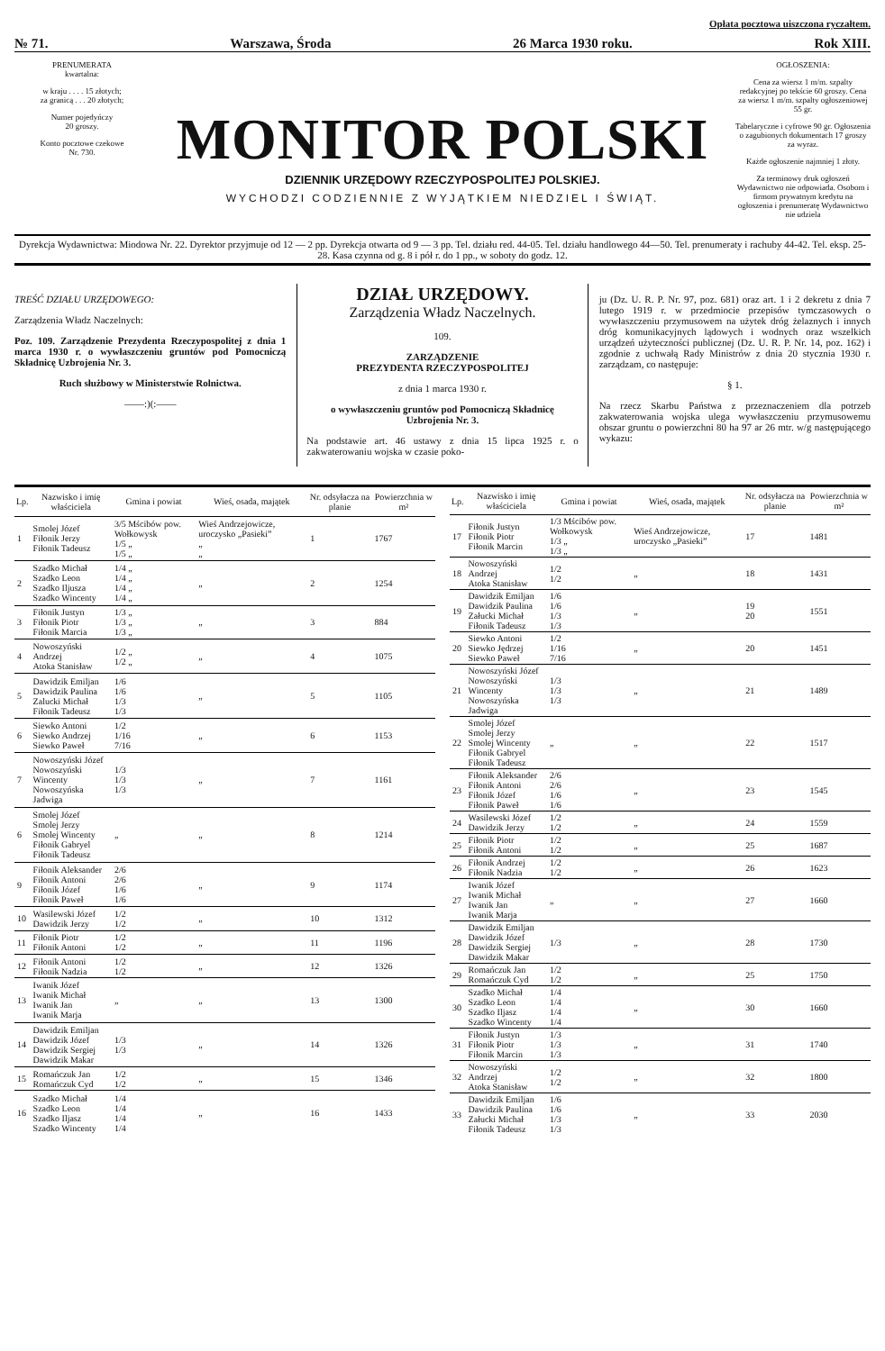Opłata pocztowa uiszczona ryczałtem.
№ 71. Warszawa, Środa 26 Marca 1930 roku. Rok XIII.
PRENUMERATA
kwartalna:
w kraju . . . . 15 złotych;
za granicą . . . 20 złotych;
Numer pojedyńczy
20 groszy.
Konto pocztowe czekowe
Nr. 730.
MONITOR POLSKI
DZIENNIK URZĘDOWY RZECZYPOSPOLITEJ POLSKIEJ.
WYCHODZI CODZIENNIE Z WYJĄTKIEM NIEDZIEL I ŚWIĄT.
OGŁOSZENIA:
Cena za wiersz 1 m/m. szpalty redakcyjnej po tekście 60 groszy. Cena za wiersz 1 m/m. szpalty ogłoszeniowej 55 gr.
Tabelaryczne i cyfrowe 90 gr. Ogłoszenia o zagubionych dokumentach 17 groszy za wyraz.
Każde ogłoszenie najmniej 1 złoty.
Za terminowy druk ogłoszeń Wydawnictwo nie odpowiada. Osobom i firmom prywatnym kredytu na ogłoszenia i prenumeratę Wydawnictwo nie udziela
Dyrekcja Wydawnictwa: Miodowa Nr. 22. Dyrektor przyjmuje od 12 — 2 pp. Dyrekcja otwarta od 9 — 3 pp. Tel. działu red. 44-05. Tel. działu handlowego 44—50. Tel. prenumeraty i rachuby 44-42. Tel. eksp. 25-28. Kasa czynna od g. 8 i pół r. do 1 pp., w soboty do godz. 12.
TREŚĆ DZIAŁU URZĘDOWEGO:
Zarządzenia Władz Naczelnych:
Poz. 109. Zarządzenie Prezydenta Rzeczypospolitej z dnia 1 marca 1930 r. o wywłaszczeniu gruntów pod Pomocniczą Składnicę Uzbrojenia Nr. 3.
Ruch służbowy w Ministerstwie Rolnictwa.
——:)(:——
DZIAŁ URZĘDOWY.
Zarządzenia Władz Naczelnych.
109.
ZARZĄDZENIE
PREZYDENTA RZECZYPOSPOLITEJ
z dnia 1 marca 1930 r.
o wywłaszczeniu gruntów pod Pomocniczą Składnicę Uzbrojenia Nr. 3.
Na podstawie art. 46 ustawy z dnia 15 lipca 1925 r. o zakwaterowaniu wojska w czasie poko-
ju (Dz. U. R. P. Nr. 97, poz. 681) oraz art. 1 i 2 dekretu z dnia 7 lutego 1919 r. w przedmiocie przepisów tymczasowych o wywłaszczeniu przymusowem na użytek dróg żelaznych i innych dróg komunikacyjnych lądowych i wodnych oraz wszelkich urządzeń użyteczności publicznej (Dz. U. R. P. Nr. 14, poz. 162) i zgodnie z uchwałą Rady Ministrów z dnia 20 stycznia 1930 r. zarządzam, co następuje:
§ 1.
Na rzecz Skarbu Państwa z przeznaczeniem dla potrzeb zakwaterowania wojska ulega wywłaszczeniu przymusowemu obszar gruntu o powierzchni 80 ha 97 ar 26 mtr. w/g następującego wykazu:
| Lp. | Nazwisko i imię właściciela | Gmina i powiat | Wieś, osada, majątek | Nr. odsyłacza na planie | Powierzchnia w m² |
| --- | --- | --- | --- | --- | --- |
| 1 | Smolej Józef Fiłonik Jerzy Fiłonik Tadeusz | 3/5 Mścibów pow. Wołkowysk 1/5 „ 1/5 „ | Wieś Andrzejowicze, uroczysko „Pasieki” „ „ | 1 | 1767 |
| 2 | Szadko Michał Szadko Leon Szadko Iljusza Szadko Wincenty | 1/4 „ 1/4 „ 1/4 „ 1/4 „ | „ | 2 | 1254 |
| 3 | Fiłonik Justyn Fiłonik Piotr Fiłonik Marcia | 1/3 „ 1/3 „ 1/3 „ | „ | 3 | 884 |
| 4 | Nowoszyński Andrzej Atoka Stanisław | 1/2 „ 1/2 „ | „ | 4 | 1075 |
| 5 | Dawidzik Emiljan Dawidzik Paulina Zalucki Michał Fiłonik Tadeusz | 1/6 1/6 1/3 1/3 | „ | 5 | 1105 |
| 6 | Siewko Antoni Siewko Andrzej Siewko Paweł | 1/2 1/16 7/16 | „ | 6 | 1153 |
| 7 | Nowoszyński Józef Nowoszyński Wincenty Nowoszyńska Jadwiga | 1/3 1/3 1/3 | „ | 7 | 1161 |
| 6 | Smolej Józef Smolej Jerzy Smolej Wincenty Fiłonik Gabryel Fiłonik Tadeusz | „ | „ | 8 | 1214 |
| 9 | Fiłonik Aleksander Fiłonik Antoni Fiłonik Józef Fiłonik Paweł | 2/6 2/6 1/6 1/6 | „ | 9 | 1174 |
| 10 | Wasilewski Józef Dawidzik Jerzy | 1/2 1/2 | „ | 10 | 1312 |
| 11 | Fiłonik Piotr Fiłonik Antoni | 1/2 1/2 | „ | 11 | 1196 |
| 12 | Fiłonik Antoni Fiłonik Nadzia | 1/2 1/2 | „ | 12 | 1326 |
| 13 | Iwanik Józef Iwanik Michał Iwanik Jan Iwanik Marja | „ | „ | 13 | 1300 |
| 14 | Dawidzik Emiljan Dawidzik Józef Dawidzik Sergiej Dawidzik Makar | 1/3 1/3 | „ | 14 | 1326 |
| 15 | Romańczuk Jan Romańczuk Cyd | 1/2 1/2 | „ | 15 | 1346 |
| 16 | Szadko Michał Szadko Leon Szadko Iljasz Szadko Wincenty | 1/4 1/4 1/4 1/4 | „ | 16 | 1433 |
| Lp. | Nazwisko i imię właściciela | Gmina i powiat | Wieś, osada, majątek | Nr. odsyłacza na planie | Powierzchnia w m² |
| --- | --- | --- | --- | --- | --- |
| 17 | Fiłonik Justyn Fiłonik Piotr Fiłonik Marcin | 1/3 Mścibów pow. Wołkowysk 1/3 „ 1/3 „ | Wieś Andrzejowicze, uroczysko „Pasieki” | 17 | 1481 |
| 18 | Nowoszyński Andrzej Atoka Stanisław | 1/2 1/2 | „ | 18 | 1431 |
| 19 | Dawidzik Emiljan Dawidzik Paulina Załucki Michał Fiłonik Tadeusz | 1/6 1/6 1/3 1/3 | „ | 19 20 | 1551 |
| 20 | Siewko Antoni Siewko Jędrzej Siewko Paweł | 1/2 1/16 7/16 | „ | 20 | 1451 |
| 21 | Nowoszyński Józef Nowoszyński Wincenty Nowoszyńska Jadwiga | 1/3 1/3 1/3 | „ | 21 | 1489 |
| 22 | Smolej Józef Smolej Jerzy Smolej Wincenty Fiłonik Gabryel Fiłonik Tadeusz | „ | „ | 22 | 1517 |
| 23 | Fiłonik Aleksander Fiłonik Antoni Fiłonik Józef Fiłonik Paweł | 2/6 2/6 1/6 1/6 | „ | 23 | 1545 |
| 24 | Wasilewski Józef Dawidzik Jerzy | 1/2 1/2 | „ | 24 | 1559 |
| 25 | Fiłonik Piotr Fiłonik Antoni | 1/2 1/2 | „ | 25 | 1687 |
| 26 | Fiłonik Andrzej Fiłonik Nadzia | 1/2 1/2 | „ | 26 | 1623 |
| 27 | Iwanik Józef Iwanik Michał Iwanik Jan Iwanik Marja | „ | „ | 27 | 1660 |
| 28 | Dawidzik Emiljan Dawidzik Józef Dawidzik Sergiej Dawidzik Makar | 1/3 | „ | 28 | 1730 |
| 29 | Romańczuk Jan Romańczuk Cyd | 1/2 1/2 | „ | 25 | 1750 |
| 30 | Szadko Michał Szadko Leon Szadko Iljasz Szadko Wincenty | 1/4 1/4 1/4 1/4 | „ | 30 | 1660 |
| 31 | Fiłonik Justyn Fiłonik Piotr Fiłonik Marcin | 1/3 1/3 1/3 | „ | 31 | 1740 |
| 32 | Nowoszyński Andrzej Atoka Stanisław | 1/2 1/2 | „ | 32 | 1800 |
| 33 | Dawidzik Emiljan Dawidzik Paulina Załucki Michał Fiłonik Tadeusz | 1/6 1/6 1/3 1/3 | „ | 33 | 2030 |